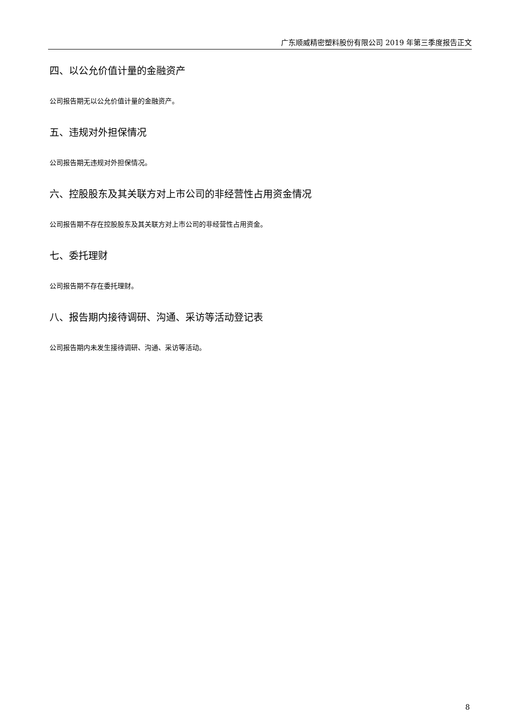广东顺威精密塑料股份有限公司 2019 年第三季度报告正文
四、以公允价值计量的金融资产
公司报告期无以公允价值计量的金融资产。
五、违规对外担保情况
公司报告期无违规对外担保情况。
六、控股股东及其关联方对上市公司的非经营性占用资金情况
公司报告期不存在控股股东及其关联方对上市公司的非经营性占用资金。
七、委托理财
公司报告期不存在委托理财。
八、报告期内接待调研、沟通、采访等活动登记表
公司报告期内未发生接待调研、沟通、采访等活动。
8